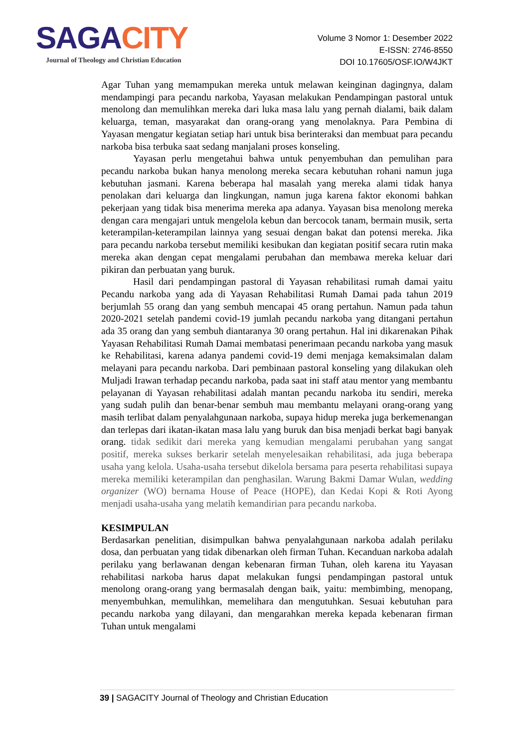S AGACITY
Journal of Theology and Christian Education
Volume 3 Nomor 1: Desember 2022
E-ISSN: 2746-8550
DOI 10.17605/OSF.IO/W4JKT
Agar Tuhan yang memampukan mereka untuk melawan keinginan dagingnya, dalam mendampingi para pecandu narkoba, Yayasan melakukan Pendampingan pastoral untuk menolong dan memulihkan mereka dari luka masa lalu yang pernah dialami, baik dalam keluarga, teman, masyarakat dan orang-orang yang menolaknya. Para Pembina di Yayasan mengatur kegiatan setiap hari untuk bisa berinteraksi dan membuat para pecandu narkoba bisa terbuka saat sedang manjalani proses konseling.
Yayasan perlu mengetahui bahwa untuk penyembuhan dan pemulihan para pecandu narkoba bukan hanya menolong mereka secara kebutuhan rohani namun juga kebutuhan jasmani. Karena beberapa hal masalah yang mereka alami tidak hanya penolakan dari keluarga dan lingkungan, namun juga karena faktor ekonomi bahkan pekerjaan yang tidak bisa menerima mereka apa adanya. Yayasan bisa menolong mereka dengan cara mengajari untuk mengelola kebun dan bercocok tanam, bermain musik, serta keterampilan-keterampilan lainnya yang sesuai dengan bakat dan potensi mereka. Jika para pecandu narkoba tersebut memiliki kesibukan dan kegiatan positif secara rutin maka mereka akan dengan cepat mengalami perubahan dan membawa mereka keluar dari pikiran dan perbuatan yang buruk.
Hasil dari pendampingan pastoral di Yayasan rehabilitasi rumah damai yaitu Pecandu narkoba yang ada di Yayasan Rehabilitasi Rumah Damai pada tahun 2019 berjumlah 55 orang dan yang sembuh mencapai 45 orang pertahun. Namun pada tahun 2020-2021 setelah pandemi covid-19 jumlah pecandu narkoba yang ditangani pertahun ada 35 orang dan yang sembuh diantaranya 30 orang pertahun. Hal ini dikarenakan Pihak Yayasan Rehabilitasi Rumah Damai membatasi penerimaan pecandu narkoba yang masuk ke Rehabilitasi, karena adanya pandemi covid-19 demi menjaga kemaksimalan dalam melayani para pecandu narkoba. Dari pembinaan pastoral konseling yang dilakukan oleh Muljadi Irawan terhadap pecandu narkoba, pada saat ini staff atau mentor yang membantu pelayanan di Yayasan rehabilitasi adalah mantan pecandu narkoba itu sendiri, mereka yang sudah pulih dan benar-benar sembuh mau membantu melayani orang-orang yang masih terlibat dalam penyalahgunaan narkoba, supaya hidup mereka juga berkemenangan dan terlepas dari ikatan-ikatan masa lalu yang buruk dan bisa menjadi berkat bagi banyak orang. tidak sedikit dari mereka yang kemudian mengalami perubahan yang sangat positif, mereka sukses berkarir setelah menyelesaikan rehabilitasi, ada juga beberapa usaha yang kelola. Usaha-usaha tersebut dikelola bersama para peserta rehabilitasi supaya mereka memiliki keterampilan dan penghasilan. Warung Bakmi Damar Wulan, wedding organizer (WO) bernama House of Peace (HOPE), dan Kedai Kopi & Roti Ayong menjadi usaha-usaha yang melatih kemandirian para pecandu narkoba.
KESIMPULAN
Berdasarkan penelitian, disimpulkan bahwa penyalahgunaan narkoba adalah perilaku dosa, dan perbuatan yang tidak dibenarkan oleh firman Tuhan. Kecanduan narkoba adalah perilaku yang berlawanan dengan kebenaran firman Tuhan, oleh karena itu Yayasan rehabilitasi narkoba harus dapat melakukan fungsi pendampingan pastoral untuk menolong orang-orang yang bermasalah dengan baik, yaitu: membimbing, menopang, menyembuhkan, memulihkan, memelihara dan mengutuhkan. Sesuai kebutuhan para pecandu narkoba yang dilayani, dan mengarahkan mereka kepada kebenaran firman Tuhan untuk mengalami
39 | SAGACITY Journal of Theology and Christian Education